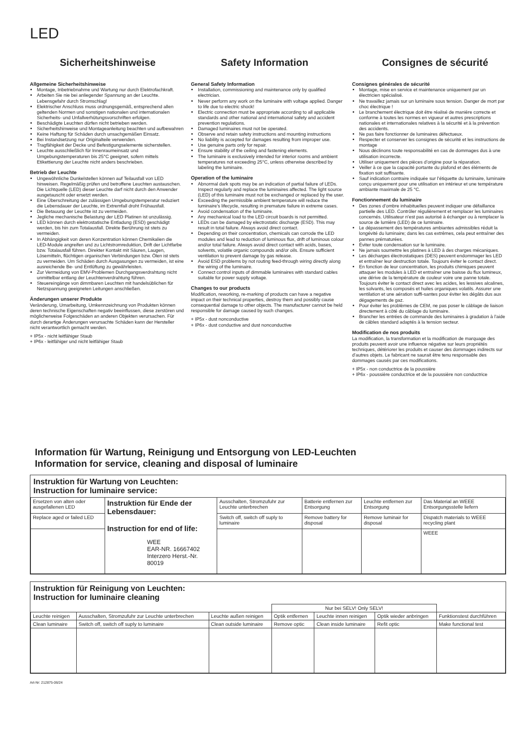LED
Sicherheitshinweise
Allgemeine Sicherheitshinweise
Montage, Inbetriebnahme und Wartung nur durch Elektrofachkraft.
Arbeiten Sie nie bei anliegender Spannung an der Leuchte. Lebensgefahr durch Stromschlag!
Elektrischer Anschluss muss ordnungsgemäß, entsprechend allen geltenden Normen und sonstigen nationalen und internationalen Sicherheits- und Unfallverhütungsvorschriften erfolgen.
Beschädigte Leuchten dürfen nicht betrieben werden.
Sicherheitshinweise und Montageanleitung beachten und aufbewahren
Keine Haftung für Schäden durch unsachgemäßen Einsatz.
Bei Instandsetzung nur Originalteile verwenden.
Tragfähigkeit der Decke und Befestigungselemente sicherstellen.
Leuchte ausschließlich für Innenraumeinsatz und Umgebungstemperaturen bis 25°C geeignet, sofern mittels Etikettierung der Leuchte nicht anders beschrieben.
Betrieb der Leuchte
Ungewöhnliche Dunkelstellen können auf Teilausfall von LED hinweisen. Regelmäßig prüfen und betroffene Leuchten austauschen. Die Lichtquelle (LED) dieser Leuchte darf nicht durch den Anwender ausgetauscht oder ersetzt werden.
Eine Überschreitung der zulässigen Umgebungstemperatur reduziert die Lebensdauer der Leuchte, im Extremfall droht Frühausfall.
Die Betauung der Leuchte ist zu vermeiden.
Jegliche mechanische Belastung der LED Platinen ist unzulässig.
LED können durch elektrostatische Entladung (ESD) geschädigt werden, bis hin zum Totalausfall. Direkte Berührung ist stets zu vermeiden.
In Abhängigkeit von deren Konzentration können Chemikalien die LED-Module angreifen und zu Lichtstromreduktion, Drift der Lichtfarbe bzw. Totalausfall führen. Direkter Kontakt mit Säuren, Laugen, Lösemitteln, flüchtigen organischen Verbindungen bzw. Ölen ist stets zu vermeiden. Um Schäden durch Ausgasungen zu vermeiden, ist eine ausreichende Be- und Entlüftung zu gewährleisten.
Zur Vermeidung von EMV-Problemen Durchgangsverdrahtung nicht unmittelbar entlang der Leuchtenverdrahtung führen.
Steuereingänge von dimmbaren Leuchten mit handelsüblichen für Netzspannung geeigneten Leitungen anschließen.
Änderungen unserer Produkte
Veränderung, Umarbeitung, Umkennzeichnung von Produkten können deren technische Eigenschaften negativ beeinflussen, diese zerstören und möglicherweise Folgeschäden an anderen Objekten verursachen. Für durch derartige Änderungen verursachte Schäden kann der Hersteller nicht verantwortlich gemacht werden.
+ IP5x - nicht leitfähiger Staub
+ IP6x - leitfähiger und nicht leitfähiger Staub
Safety Information
General Safety Information
Installation, commissioning and maintenance only by qualified electrician.
Never perform any work on the luminaire with voltage applied. Danger to life due to electric shock!
Electric connection must be appropriate according to all applicable standards and other national and international safety and accident prevention regulations.
Damaged luminaires must not be operated.
Observe and retain safety instructions and mounting instructions
No liability is accepted for damages resulting from improper use.
Use genuine parts only for repair.
Ensure stability of the ceiling and fastening elements.
The luminaire is exclusively intended for interior rooms and ambient temperatures not exceeding 25°C, unless otherwise described by labeling the luminaire.
Operation of the luminaire
Abnormal dark spots may be an indication of partial failure of LEDs. Inspect regularly and replace the luminaires affected. The light source (LED) of this luminaire must not be exchanged or replaced by the user.
Exceeding the permissible ambient temperature will reduce the luminaire’s lifecycle, resulting in premature failure in extreme cases.
Avoid condensation of the luminaire.
Any mechanical load to the LED circuit boards is not permitted.
LEDs can be damaged by electrostatic discharge (ESD). This may result in total failure. Always avoid direct contact.
Depending on their concentration, chemicals can corrode the LED modules and lead to reduction of luminous flux, drift of luminous colour and/or total failure. Always avoid direct contact with acids, bases, solvents, volatile organic compounds and/or oils. Ensure sufficient ventilation to prevent damage by gas release.
Avoid ESD problems by not routing feed-through wiring directly along the wiring of the luminaire.
Connect control inputs of dimmable luminaires with standard cables suitable for power supply voltage.
Changes to our products
Modification, reworking, re-marking of products can have a negative impact on their technical properties, destroy them and possibly cause consequential damage to other objects. The manufacturer cannot be held responsible for damage caused by such changes.
+ IP5x - dust nonconductive
+ IP6x - dust conductive and dust nonconductive
Consignes de sécurité
Consignes générales de sécurité
Montage, mise en service et maintenance uniquement par un électricien spécialisé.
Ne travaillez jamais sur un luminaire sous tension. Danger de mort par choc électrique !
Le branchement électrique doit être réalisé de manière correcte et conforme à toutes les normes en vigueur et autres prescriptions nationales et internationales relatives à la sécurité et à la prévention des accidents.
Ne pas faire fonctionner de luminaires défectueux.
Respecter et conserver les consignes de sécurité et les instructions de montage
Nous déclinons toute responsabilité en cas de dommages dus à une utilisation incorrecte.
Utiliser uniquement des pièces d’origine pour la réparation.
Veiller à ce que la capacité portante du plafond et des éléments de fixation soit suffisante.
Sauf indication contraire indiquée sur l’étiquette du luminaire, luminaire conçu uniquement pour une utilisation en intérieur et une température ambiante maximale de 25 °C.
Fonctionnement du luminaire
Des zones d’ombre inhabituelles peuvent indiquer une défaillance partielle des LED. Contrôler régulièrement et remplacer les luminaires concernés. Utilisateur n’est pas autorisé à échanger ou à remplacer la source de lumière (LED) de ce luminaire.
Le dépassement des températures ambiantes admissibles réduit la longévité du luminaire; dans les cas extrêmes, cela peut entraîner des pannes prématurées.
Éviter toute condensation sur le luminaire.
Ne jamais soumettre les platines à LED à des charges mécaniques.
Les décharges électrostatiques (DES) peuvent endommager les LED et entraîner leur destruction totale. Toujours éviter le contact direct.
En fonction de leur concentration, les produits chimiques peuvent attaquer les modules à LED et entraîner une baisse du flux lumineux, une dérive de la température de couleur voire une panne totale. Toujours éviter le contact direct avec les acides, les lessives alcalines, les solvants, les composés et huiles organiques volatils. Assurer une ventilation et une aération suffi-santes pour éviter les dégâts dus aux dégagements de gaz.
Pour éviter les problèmes de CEM, ne pas poser le câblage de liaison directement à côté du câblage du luminaire.
Brancher les entrées de commande des luminaires à gradation à l’aide de câbles standard adaptés à la tension secteur.
Modification de nos produits
La modification, la transformation et la modification de marquage des produits peuvent avoir une influence négative sur leurs propriétés techniques, détériorer les produits et causer des dommages indirects sur d’autres objets. Le fabricant ne saurait être tenu responsable des dommages causés par ces modifications.
+ IP5x - non conductrice de la poussière
+ IP6x - poussière conductrice et de la poussière non conductrice
Information für Wartung, Reinigung und Entsorgung von LED-Leuchten
Information for service, cleaning and disposal of luminaire
Instruktion für Wartung von Leuchten:
Instruction for luminaire service:
| Ersetzen von alten oder ausgefallenen LED | Instruktion für Ende der Lebensdauer: Instruction for end of life: WEE EAR-NR. 16667402 Interzero Herst.-Nr. 80019 | Ausschalten, Stromzufuhr zur Leuchte unterbrechen | Batterie entfernen zur Entsorgung | Leuchte entfernen zur Entsorgung | Das Material an WEEE Entsorgungsstelle liefern |
| Replace aged or failed LED | | Switch off, switch off suply to luminaire | Remove battery for disposal | Remove luminair for disposal | Dispatch materials to WEEE recycling plant |
| | | | | | WEEE |
Instruktion für Reinigung von Leuchten:
Instruction for luminaire cleaning
| | | | Nur bei SELV! Only SELV! | | | |
| Leuchte reinigen | Ausschalten, Stromzufuhr zur Leuchte unterbrechen | Leuchte außen reinigen | Optik entfernen | Leuchte innen reinigen | Optik wieder anbringen | Funktionstest durchführen |
| Clean luminaire | Switch off, switch off suply to luminaire | Clean outside luminaire | Remove optic | Clean inside luminaire | Refit optic | Make functional test |
Art-Nr: 212875-06/24